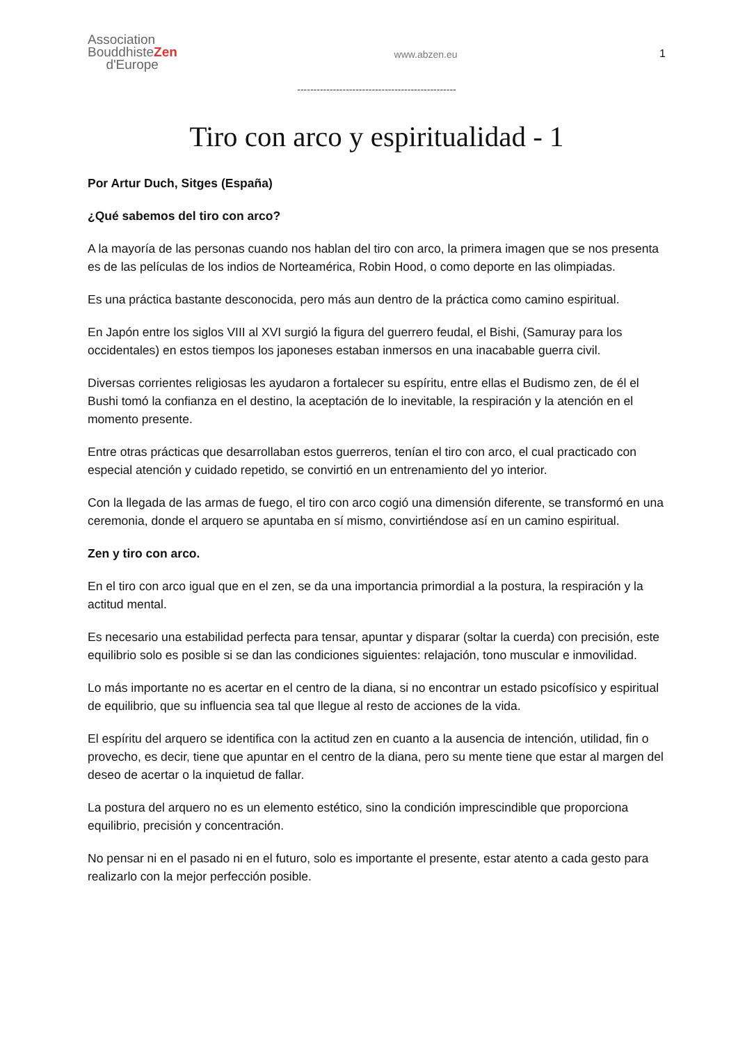Association
BouddhisteZen
d'Europe
www.abzen.eu 1
-------------------------------------------------
Tiro con arco y espiritualidad - 1
Por Artur Duch, Sitges (España)
¿Qué sabemos del tiro con arco?
A la mayoría de las personas cuando nos hablan del tiro con arco, la primera imagen que se nos presenta es de las películas de los indios de Norteamérica, Robin Hood, o como deporte en las olimpiadas.
Es una práctica bastante desconocida, pero más aun dentro de la práctica como camino espiritual.
En Japón entre los siglos VIII al XVI surgió la figura del guerrero feudal, el Bishi, (Samuray para los occidentales) en estos tiempos los japoneses estaban inmersos en una inacabable guerra civil.
Diversas corrientes religiosas les ayudaron a fortalecer su espíritu, entre ellas el Budismo zen, de él el Bushi tomó la confianza en el destino, la aceptación de lo inevitable, la respiración y la atención en el momento presente.
Entre otras prácticas que desarrollaban estos guerreros, tenían el tiro con arco, el cual practicado con especial atención y cuidado repetido, se convirtió en un entrenamiento del yo interior.
Con la llegada de las armas de fuego, el tiro con arco cogió una dimensión diferente, se transformó en una ceremonia, donde el arquero se apuntaba en sí mismo, convirtiéndose así en un camino espiritual.
Zen y tiro con arco.
En el tiro con arco igual que en el zen, se da una importancia primordial a la postura, la respiración y la actitud mental.
Es necesario una estabilidad perfecta para tensar, apuntar y disparar (soltar la cuerda) con precisión, este equilibrio solo es posible si se dan las condiciones siguientes: relajación, tono muscular e inmovilidad.
Lo más importante no es acertar en el centro de la diana, si no encontrar un estado psicofísico y espiritual de equilibrio, que su influencia sea tal que llegue al resto de acciones de la vida.
El espíritu del arquero se identifica con la actitud zen en cuanto a la ausencia de intención, utilidad, fin o provecho, es decir, tiene que apuntar en el centro de la diana, pero su mente tiene que estar al margen del deseo de acertar o la inquietud de fallar.
La postura del arquero no es un elemento estético, sino la condición imprescindible que proporciona equilibrio, precisión y concentración.
No pensar ni en el pasado ni en el futuro, solo es importante el presente, estar atento a cada gesto para realizarlo con la mejor perfección posible.